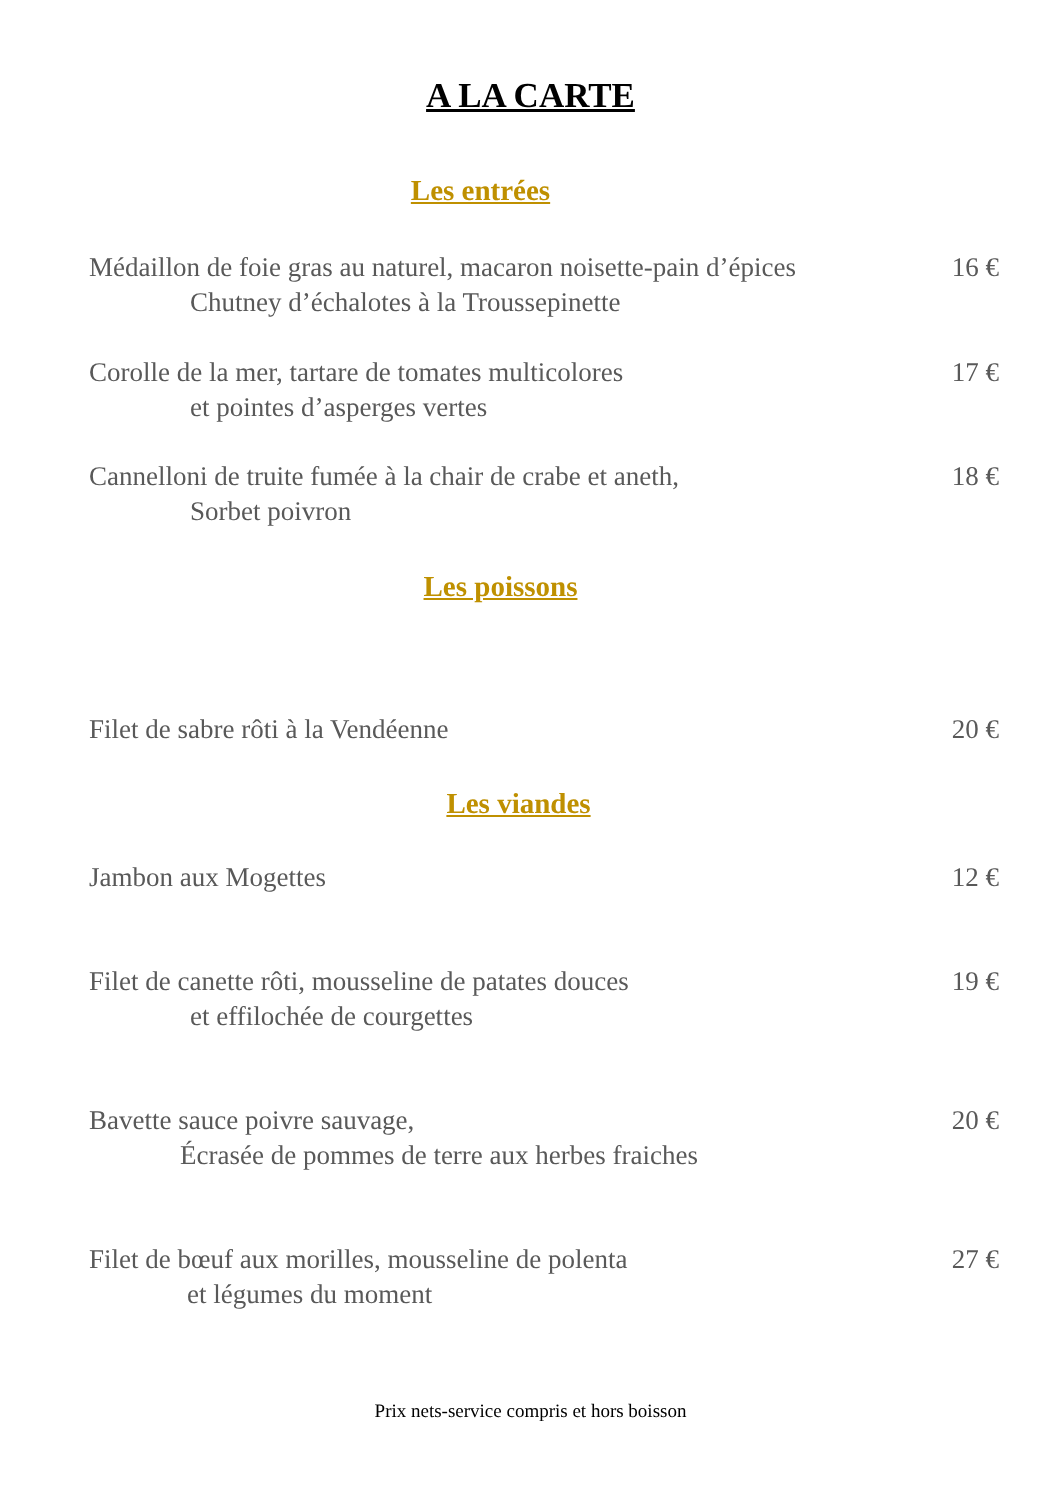A LA CARTE
Les entrées
Médaillon de foie gras au naturel, macaron noisette-pain d’épices
Chutney d’échalotes à la Troussepinette
16 €
Corolle de la mer, tartare de tomates multicolores
et pointes d’asperges vertes
17 €
Cannelloni de truite fumée à la chair de crabe et aneth,
Sorbet poivron
18 €
Les poissons
Filet de sabre rôti à la Vendéenne
20 €
Les viandes
Jambon aux Mogettes
12 €
Filet de canette rôti, mousseline de patates douces
et effilochée de courgettes
19 €
Bavette sauce poivre sauvage,
Écrasée de pommes de terre aux herbes fraiches
20 €
Filet de bœuf aux morilles, mousseline de polenta
et légumes du moment
27 €
Prix nets-service compris et hors boisson